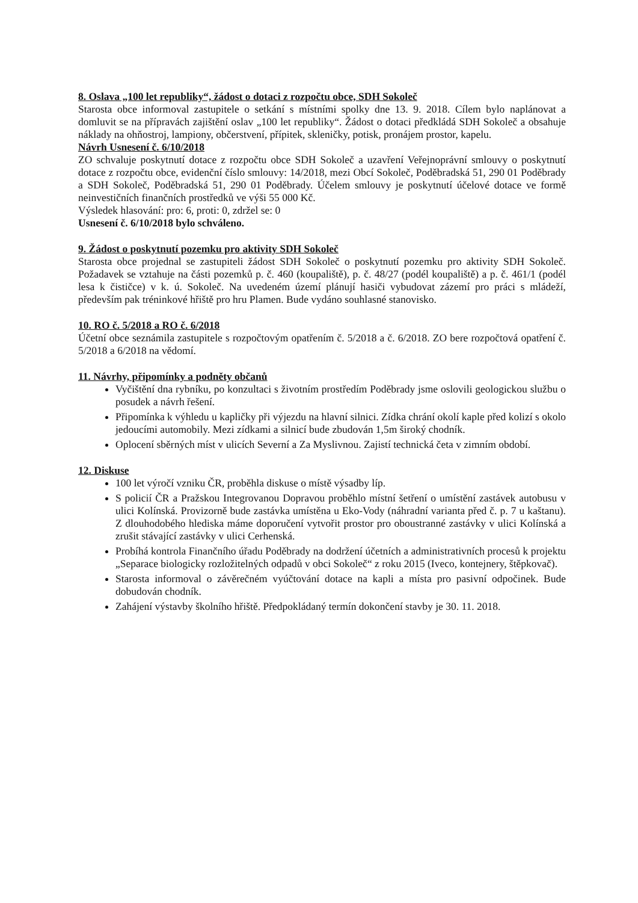8. Oslava „100 let republiky“, žádost o dotaci z rozpočtu obce, SDH Sokoleč
Starosta obce informoval zastupitele o setkání s místními spolky dne 13. 9. 2018. Cílem bylo naplánovat a domluvit se na přípravách zajištění oslav „100 let republiky“. Žádost o dotaci předkládá SDH Sokoleč a obsahuje náklady na ohňostroj, lampiony, občerstvení, přípitek, skleničky, potisk, pronájem prostor, kapelu.
Návrh Usnesení č. 6/10/2018
ZO schvaluje poskytnutí dotace z rozpočtu obce SDH Sokoleč a uzavření Veřejnoprávní smlouvy o poskytnutí dotace z rozpočtu obce, evidenční číslo smlouvy: 14/2018, mezi Obcí Sokoleč, Poděbradská 51, 290 01 Poděbrady a SDH Sokoleč, Poděbradská 51, 290 01 Poděbrady. Účelem smlouvy je poskytnutí účelové dotace ve formě neinvestičních finančních prostředků ve výši 55 000 Kč.
Výsledek hlasování: pro: 6, proti: 0, zdržel se: 0
Usnesení č. 6/10/2018 bylo schváleno.
9. Žádost o poskytnutí pozemku pro aktivity SDH Sokoleč
Starosta obce projednal se zastupiteli žádost SDH Sokoleč o poskytnutí pozemku pro aktivity SDH Sokoleč. Požadavek se vztahuje na části pozemků p. č. 460 (koupaliště), p. č. 48/27 (podél koupaliště) a p. č. 461/1 (podél lesa k čističce) v k. ú. Sokoleč. Na uvedeném území plánují hasiči vybudovat zázemí pro práci s mládeží, především pak tréninkové hřiště pro hru Plamen. Bude vydáno souhlasné stanovisko.
10. RO č. 5/2018 a RO č. 6/2018
Účetní obce seznámila zastupitele s rozpočtovým opatřením č. 5/2018 a č. 6/2018. ZO bere rozpočtová opatření č. 5/2018 a 6/2018 na vědomí.
11. Návrhy, připomínky a podněty občanů
Vyčištění dna rybníku, po konzultaci s životním prostředím Poděbrady jsme oslovili geologickou službu o posudek a návrh řešení.
Připomínka k výhledu u kapličky při výjezdu na hlavní silnici. Zídka chrání okolí kaple před kolizí s okolo jedoucími automobily. Mezi zídkami a silnicí bude zbudován 1,5m široký chodník.
Oplocení sběrných míst v ulicích Severní a Za Myslivnou. Zajistí technická četa v zimním období.
12. Diskuse
100 let výročí vzniku ČR, proběhla diskuse o místě výsadby líp.
S policií ČR a Pražskou Integrovanou Dopravou proběhlo místní šetření o umístění zastávek autobusu v ulici Kolínská. Provizorně bude zastávka umístěna u Eko-Vody (náhradní varianta před č. p. 7 u kaštanu). Z dlouhodobého hlediska máme doporučení vytvořit prostor pro oboustranné zastávky v ulici Kolínská a zrušit stávající zastávky v ulici Cerhenská.
Probíhá kontrola Finančního úřadu Poděbrady na dodržení účetních a administrativních procesů k projektu „Separace biologicky rozložitelných odpadů v obci Sokoleč“ z roku 2015 (Iveco, kontejnery, štěpkovač).
Starosta informoval o závěrečném vyúčtování dotace na kapli a místa pro pasivní odpočinek. Bude dobudován chodník.
Zahájení výstavby školního hřiště. Předpokládaný termín dokončení stavby je 30. 11. 2018.